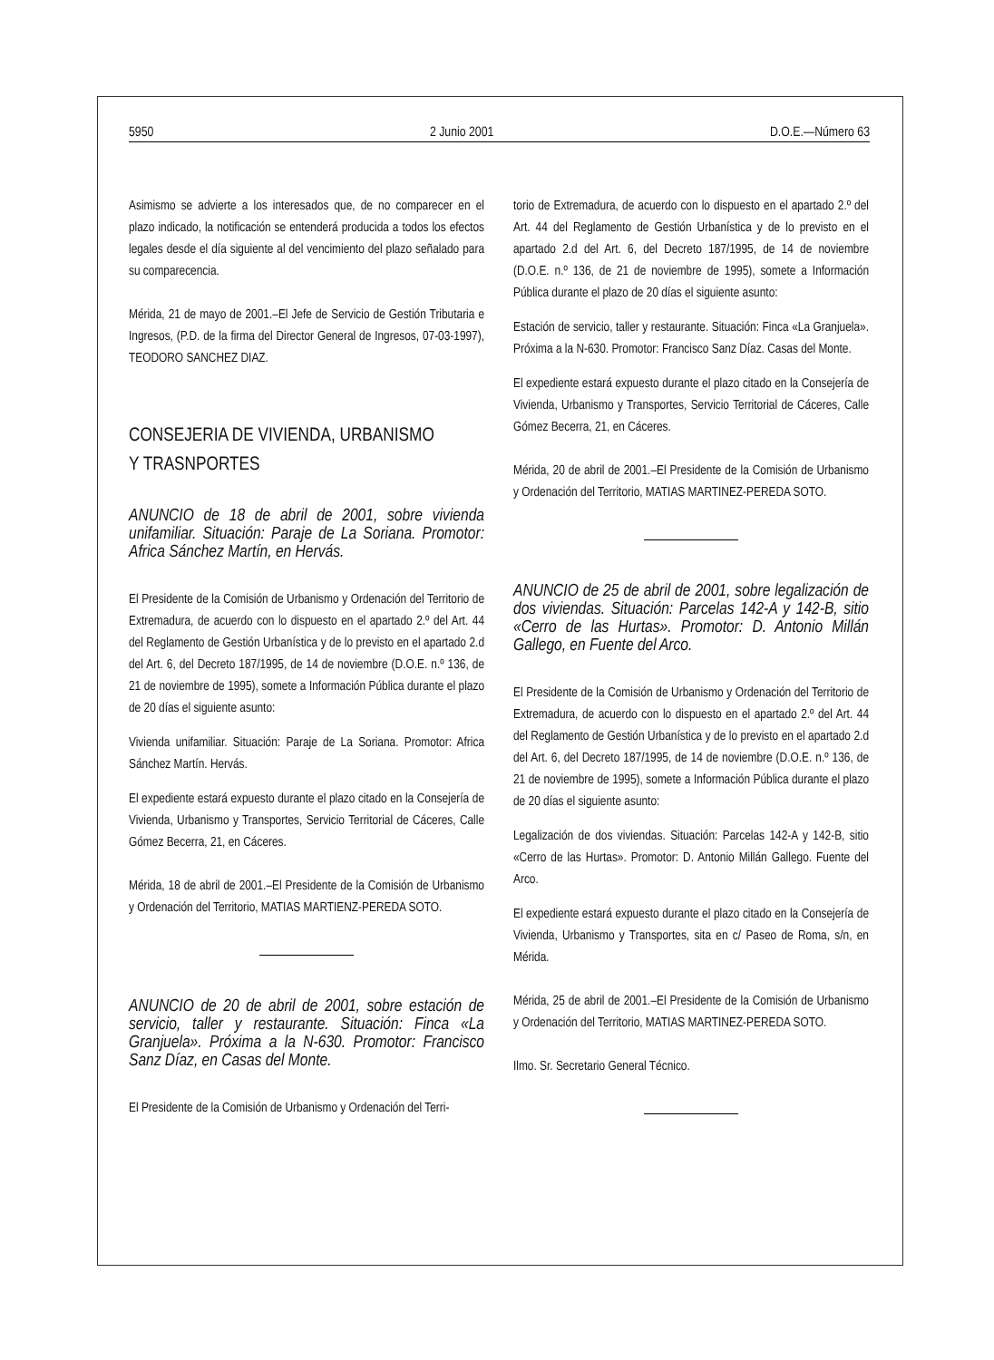5950 2 Junio 2001 D.O.E.—Número 63
Asimismo se advierte a los interesados que, de no comparecer en el plazo indicado, la notificación se entenderá producida a todos los efectos legales desde el día siguiente al del vencimiento del plazo señalado para su comparecencia.
Mérida, 21 de mayo de 2001.–El Jefe de Servicio de Gestión Tributaria e Ingresos, (P.D. de la firma del Director General de Ingresos, 07-03-1997), TEODORO SANCHEZ DIAZ.
CONSEJERIA DE VIVIENDA, URBANISMO
Y TRASNPORTES
ANUNCIO de 18 de abril de 2001, sobre vivienda unifamiliar. Situación: Paraje de La Soriana. Promotor: Africa Sánchez Martín, en Hervás.
El Presidente de la Comisión de Urbanismo y Ordenación del Territorio de Extremadura, de acuerdo con lo dispuesto en el apartado 2.º del Art. 44 del Reglamento de Gestión Urbanística y de lo previsto en el apartado 2.d del Art. 6, del Decreto 187/1995, de 14 de noviembre (D.O.E. n.º 136, de 21 de noviembre de 1995), somete a Información Pública durante el plazo de 20 días el siguiente asunto:
Vivienda unifamiliar. Situación: Paraje de La Soriana. Promotor: Africa Sánchez Martín. Hervás.
El expediente estará expuesto durante el plazo citado en la Consejería de Vivienda, Urbanismo y Transportes, Servicio Territorial de Cáceres, Calle Gómez Becerra, 21, en Cáceres.
Mérida, 18 de abril de 2001.–El Presidente de la Comisión de Urbanismo y Ordenación del Territorio, MATIAS MARTIENZ-PEREDA SOTO.
ANUNCIO de 20 de abril de 2001, sobre estación de servicio, taller y restaurante. Situación: Finca «La Granjuela». Próxima a la N-630. Promotor: Francisco Sanz Díaz, en Casas del Monte.
El Presidente de la Comisión de Urbanismo y Ordenación del Terri-
torio de Extremadura, de acuerdo con lo dispuesto en el apartado 2.º del Art. 44 del Reglamento de Gestión Urbanística y de lo previsto en el apartado 2.d del Art. 6, del Decreto 187/1995, de 14 de noviembre (D.O.E. n.º 136, de 21 de noviembre de 1995), somete a Información Pública durante el plazo de 20 días el siguiente asunto:
Estación de servicio, taller y restaurante. Situación: Finca «La Granjuela». Próxima a la N-630. Promotor: Francisco Sanz Díaz. Casas del Monte.
El expediente estará expuesto durante el plazo citado en la Consejería de Vivienda, Urbanismo y Transportes, Servicio Territorial de Cáceres, Calle Gómez Becerra, 21, en Cáceres.
Mérida, 20 de abril de 2001.–El Presidente de la Comisión de Urbanismo y Ordenación del Territorio, MATIAS MARTINEZ-PEREDA SOTO.
ANUNCIO de 25 de abril de 2001, sobre legalización de dos viviendas. Situación: Parcelas 142-A y 142-B, sitio «Cerro de las Hurtas». Promotor: D. Antonio Millán Gallego, en Fuente del Arco.
El Presidente de la Comisión de Urbanismo y Ordenación del Territorio de Extremadura, de acuerdo con lo dispuesto en el apartado 2.º del Art. 44 del Reglamento de Gestión Urbanística y de lo previsto en el apartado 2.d del Art. 6, del Decreto 187/1995, de 14 de noviembre (D.O.E. n.º 136, de 21 de noviembre de 1995), somete a Información Pública durante el plazo de 20 días el siguiente asunto:
Legalización de dos viviendas. Situación: Parcelas 142-A y 142-B, sitio «Cerro de las Hurtas». Promotor: D. Antonio Millán Gallego. Fuente del Arco.
El expediente estará expuesto durante el plazo citado en la Consejería de Vivienda, Urbanismo y Transportes, sita en c/ Paseo de Roma, s/n, en Mérida.
Mérida, 25 de abril de 2001.–El Presidente de la Comisión de Urbanismo y Ordenación del Territorio, MATIAS MARTINEZ-PEREDA SOTO.
Ilmo. Sr. Secretario General Técnico.